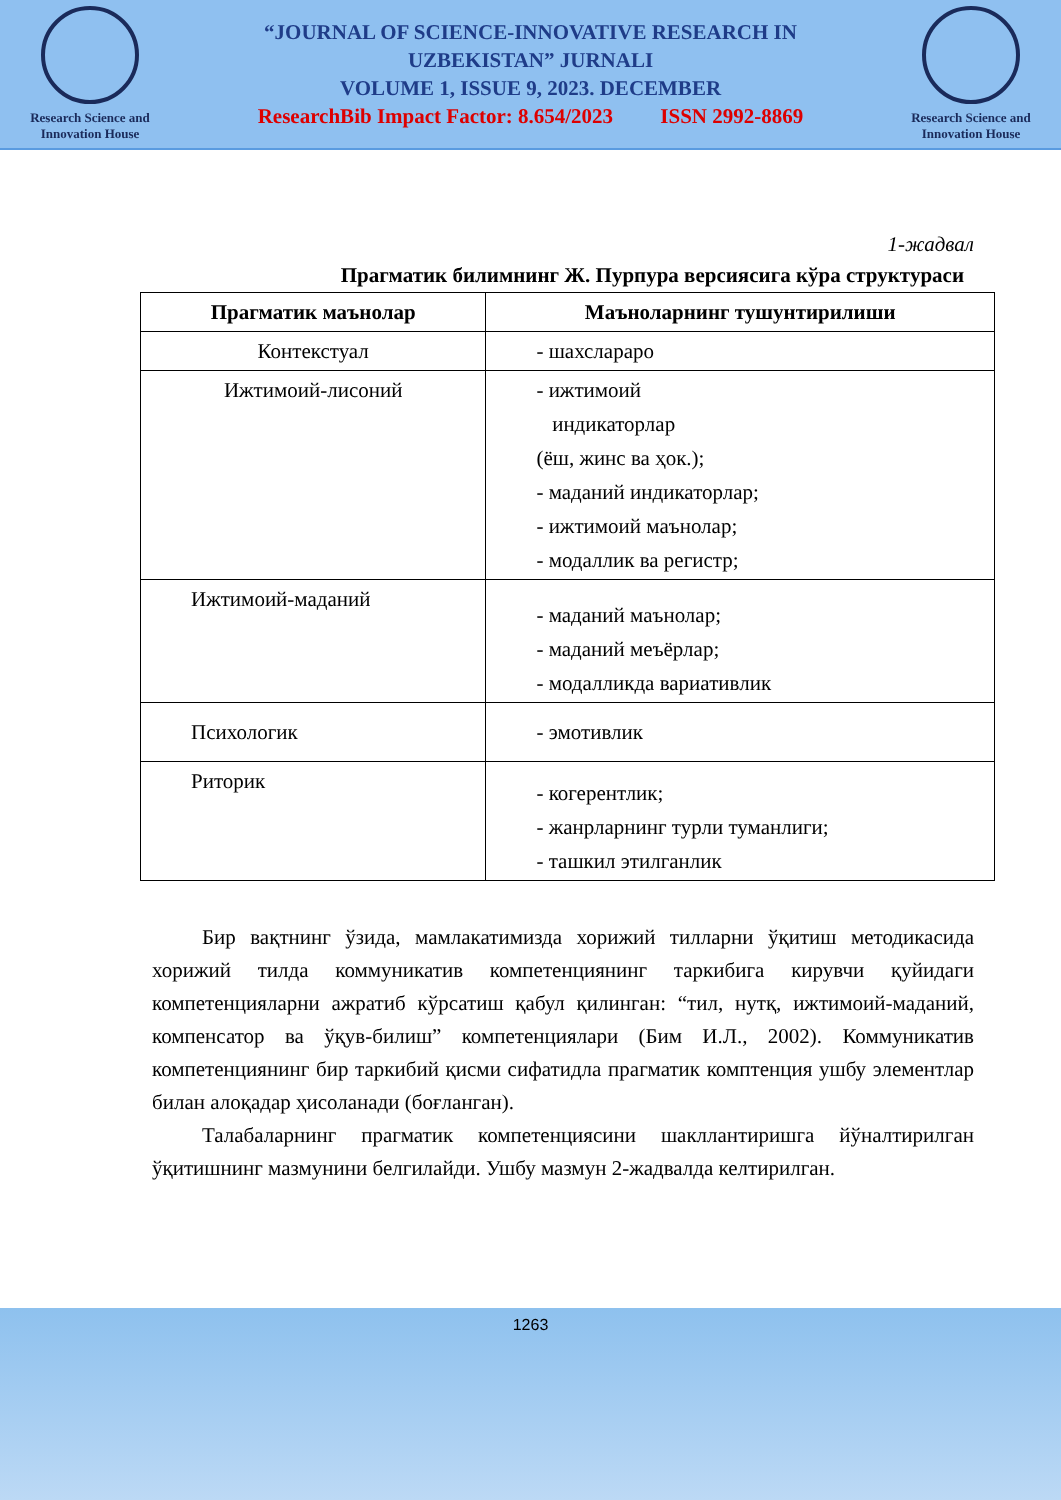Research Science and Innovation House
“JOURNAL OF SCIENCE-INNOVATIVE RESEARCH IN
UZBEKISTAN” JURNALI
VOLUME 1, ISSUE 9, 2023. DECEMBER
ResearchBib Impact Factor: 8.654/2023 ISSN 2992-8869
Research Science and Innovation House
1-жадвал
Прагматик билимнинг Ж. Пурпура версиясига кўра структураси
| Прагматик маънолар | Маъноларнинг тушунтирилиши |
| --- | --- |
| Контекстуал | - шахслараро |
| Ижтимоий-лисоний | - ижтимоий индикаторлар (ёш, жинс ва ҳок.); - маданий индикаторлар; - ижтимоий маънолар; - модаллик ва регистр; |
| Ижтимоий-маданий | - маданий маънолар; - маданий меъёрлар; - модалликда вариативлик |
| Психологик | - эмотивлик |
| Риторик | - когерентлик; - жанрларнинг турли туманлиги; - ташкил этилганлик |
Бир вақтнинг ўзида, мамлакатимизда хорижий тилларни ўқитиш методикасида хорижий тилда коммуникатив компетенциянинг таркибига кирувчи қуйидаги компетенцияларни ажратиб кўрсатиш қабул қилинган: “тил, нутқ, ижтимоий-маданий, компенсатор ва ўқув-билиш” компетенциялари (Бим И.Л., 2002). Коммуникатив компетенциянинг бир таркибий қисми сифатидла прагматик комптенция ушбу элементлар билан алоқадар ҳисоланади (боғланган).
Талабаларнинг прагматик компетенциясини шакллантиришга йўналтирилган ўқитишнинг мазмунини белгилайди. Ушбу мазмун 2-жадвалда келтирилган.
1263